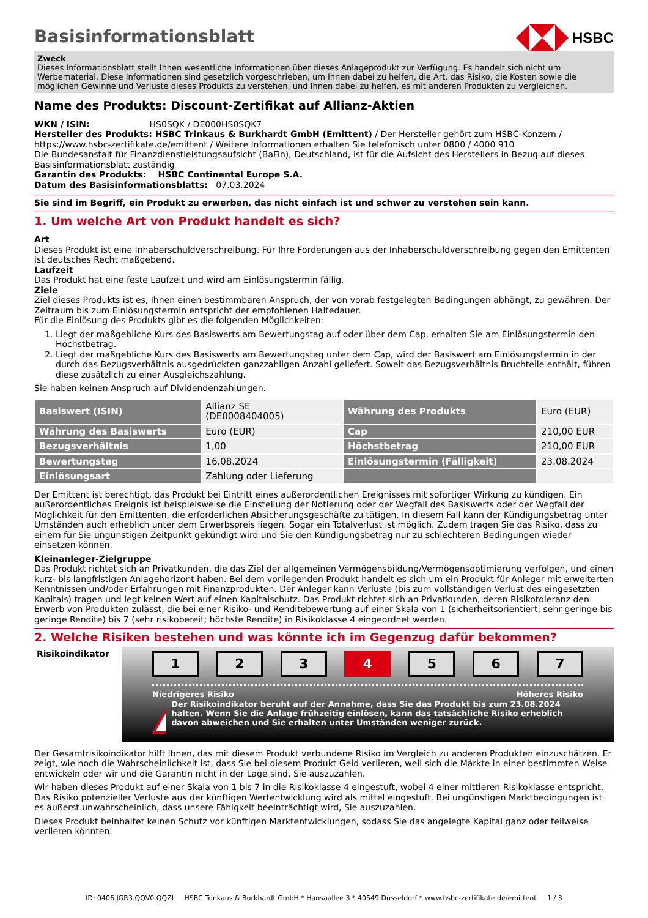Basisinformationsblatt
HSBC
Zweck
Dieses Informationsblatt stellt Ihnen wesentliche Informationen über dieses Anlageprodukt zur Verfügung. Es handelt sich nicht um Werbematerial. Diese Informationen sind gesetzlich vorgeschrieben, um Ihnen dabei zu helfen, die Art, das Risiko, die Kosten sowie die möglichen Gewinne und Verluste dieses Produkts zu verstehen, und Ihnen dabei zu helfen, es mit anderen Produkten zu vergleichen.
Name des Produkts: Discount-Zertifikat auf Allianz-Aktien
WKN / ISIN: HS0SQK / DE000HS0SQK7
Hersteller des Produkts: HSBC Trinkaus & Burkhardt GmbH (Emittent) / Der Hersteller gehört zum HSBC-Konzern / https://www.hsbc-zertifikate.de/emittent / Weitere Informationen erhalten Sie telefonisch unter 0800 / 4000 910
Die Bundesanstalt für Finanzdienstleistungsaufsicht (BaFin), Deutschland, ist für die Aufsicht des Herstellers in Bezug auf dieses Basisinformationsblatt zuständig
Garantin des Produkts: HSBC Continental Europe S.A.
Datum des Basisinformationsblatts: 07.03.2024
Sie sind im Begriff, ein Produkt zu erwerben, das nicht einfach ist und schwer zu verstehen sein kann.
1. Um welche Art von Produkt handelt es sich?
Art
Dieses Produkt ist eine Inhaberschuldverschreibung. Für Ihre Forderungen aus der Inhaberschuldverschreibung gegen den Emittenten ist deutsches Recht maßgebend.
Laufzeit
Das Produkt hat eine feste Laufzeit und wird am Einlösungstermin fällig.
Ziele
Ziel dieses Produkts ist es, Ihnen einen bestimmbaren Anspruch, der von vorab festgelegten Bedingungen abhängt, zu gewähren. Der Zeitraum bis zum Einlösungstermin entspricht der empfohlenen Haltedauer.
Für die Einlösung des Produkts gibt es die folgenden Möglichkeiten:
1. Liegt der maßgebliche Kurs des Basiswerts am Bewertungstag auf oder über dem Cap, erhalten Sie am Einlösungstermin den Höchstbetrag.
2. Liegt der maßgebliche Kurs des Basiswerts am Bewertungstag unter dem Cap, wird der Basiswert am Einlösungstermin in der durch das Bezugsverhältnis ausgedrückten ganzzahligen Anzahl geliefert. Soweit das Bezugsverhältnis Bruchteile enthält, führen diese zusätzlich zu einer Ausgleichszahlung.
Sie haben keinen Anspruch auf Dividendenzahlungen.
| Basiswert (ISIN) | Allianz SE (DE0008404005) | Währung des Produkts | Euro (EUR) |
| Währung des Basiswerts | Euro (EUR) | Cap | 210,00 EUR |
| Bezugsverhältnis | 1,00 | Höchstbetrag | 210,00 EUR |
| Bewertungstag | 16.08.2024 | Einlösungstermin (Fälligkeit) | 23.08.2024 |
| Einlösungsart | Zahlung oder Lieferung | | |
Der Emittent ist berechtigt, das Produkt bei Eintritt eines außerordentlichen Ereignisses mit sofortiger Wirkung zu kündigen. Ein außerordentliches Ereignis ist beispielsweise die Einstellung der Notierung oder der Wegfall des Basiswerts oder der Wegfall der Möglichkeit für den Emittenten, die erforderlichen Absicherungsgeschäfte zu tätigen. In diesem Fall kann der Kündigungsbetrag unter Umständen auch erheblich unter dem Erwerbspreis liegen. Sogar ein Totalverlust ist möglich. Zudem tragen Sie das Risiko, dass zu einem für Sie ungünstigen Zeitpunkt gekündigt wird und Sie den Kündigungsbetrag nur zu schlechteren Bedingungen wieder einsetzen können.
Kleinanleger-Zielgruppe
Das Produkt richtet sich an Privatkunden, die das Ziel der allgemeinen Vermögensbildung/Vermögensoptimierung verfolgen, und einen kurz- bis langfristigen Anlagehorizont haben. Bei dem vorliegenden Produkt handelt es sich um ein Produkt für Anleger mit erweiterten Kenntnissen und/oder Erfahrungen mit Finanzprodukten. Der Anleger kann Verluste (bis zum vollständigen Verlust des eingesetzten Kapitals) tragen und legt keinen Wert auf einen Kapitalschutz. Das Produkt richtet sich an Privatkunden, deren Risikotoleranz den Erwerb von Produkten zulässt, die bei einer Risiko- und Renditebewertung auf einer Skala von 1 (sicherheitsorientiert; sehr geringe bis geringe Rendite) bis 7 (sehr risikobereit; höchste Rendite) in Risikoklasse 4 eingeordnet werden.
2. Welche Risiken bestehen und was könnte ich im Gegenzug dafür bekommen?
Risikoindikator
1 2 3 4 5 6 7
Niedrigeres Risiko Höheres Risiko
!
Der Risikoindikator beruht auf der Annahme, dass Sie das Produkt bis zum 23.08.2024 halten. Wenn Sie die Anlage frühzeitig einlösen, kann das tatsächliche Risiko erheblich davon abweichen und Sie erhalten unter Umständen weniger zurück.
Der Gesamtrisikoindikator hilft Ihnen, das mit diesem Produkt verbundene Risiko im Vergleich zu anderen Produkten einzuschätzen. Er zeigt, wie hoch die Wahrscheinlichkeit ist, dass Sie bei diesem Produkt Geld verlieren, weil sich die Märkte in einer bestimmten Weise entwickeln oder wir und die Garantin nicht in der Lage sind, Sie auszuzahlen.
Wir haben dieses Produkt auf einer Skala von 1 bis 7 in die Risikoklasse 4 eingestuft, wobei 4 einer mittleren Risikoklasse entspricht. Das Risiko potenzieller Verluste aus der künftigen Wertentwicklung wird als mittel eingestuft. Bei ungünstigen Marktbedingungen ist es äußerst unwahrscheinlich, dass unsere Fähigkeit beeinträchtigt wird, Sie auszuzahlen.
Dieses Produkt beinhaltet keinen Schutz vor künftigen Marktentwicklungen, sodass Sie das angelegte Kapital ganz oder teilweise verlieren könnten.
ID: 0406.JGR3.QQV0.QQZI HSBC Trinkaus & Burkhardt GmbH * Hansaallee 3 * 40549 Düsseldorf * www.hsbc-zertifikate.de/emittent 1 / 3